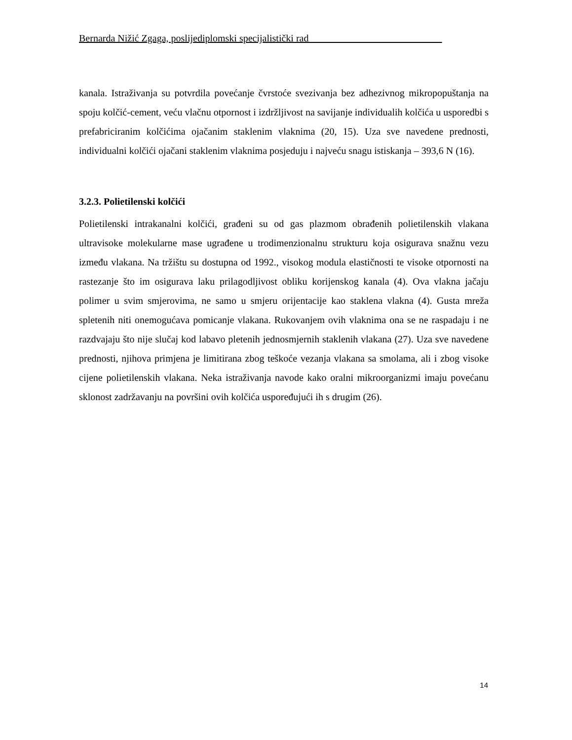Bernarda Nižić Zgaga, poslijediplomski specijalistički rad___________________________
kanala. Istraživanja su potvrdila povećanje čvrstoće svezivanja bez adhezivnog mikropopuštanja na spoju kolčić-cement, veću vlačnu otpornost i izdržljivost na savijanje individualih kolčića u usporedbi s prefabriciranim kolčićima ojačanim staklenim vlaknima (20, 15). Uza sve navedene prednosti, individualni kolčići ojačani staklenim vlaknima posjeduju i najveću snagu istiskanja – 393,6 N (16).
3.2.3. Polietilenski kolčići
Polietilenski intrakanalni kolčići, građeni su od gas plazmom obrađenih polietilenskih vlakana ultravisoke molekularne mase ugrađene u trodimenzionalnu strukturu koja osigurava snažnu vezu između vlakana. Na tržištu su dostupna od 1992., visokog modula elastičnosti te visoke otpornosti na rastezanje što im osigurava laku prilagodljivost obliku korijenskog kanala (4). Ova vlakna jačaju polimer u svim smjerovima, ne samo u smjeru orijentacije kao staklena vlakna (4). Gusta mreža spletenih niti onemogućava pomicanje vlakana. Rukovanjem ovih vlaknima ona se ne raspadaju i ne razdvajaju što nije slučaj kod labavo pletenih jednosmjernih staklenih vlakana (27). Uza sve navedene prednosti, njihova primjena je limitirana zbog teškoće vezanja vlakana sa smolama, ali i zbog visoke cijene polietilenskih vlakana. Neka istraživanja navode kako oralni mikroorganizmi imaju povećanu sklonost zadržavanju na površini ovih kolčića uspoređujući ih s drugim (26).
14